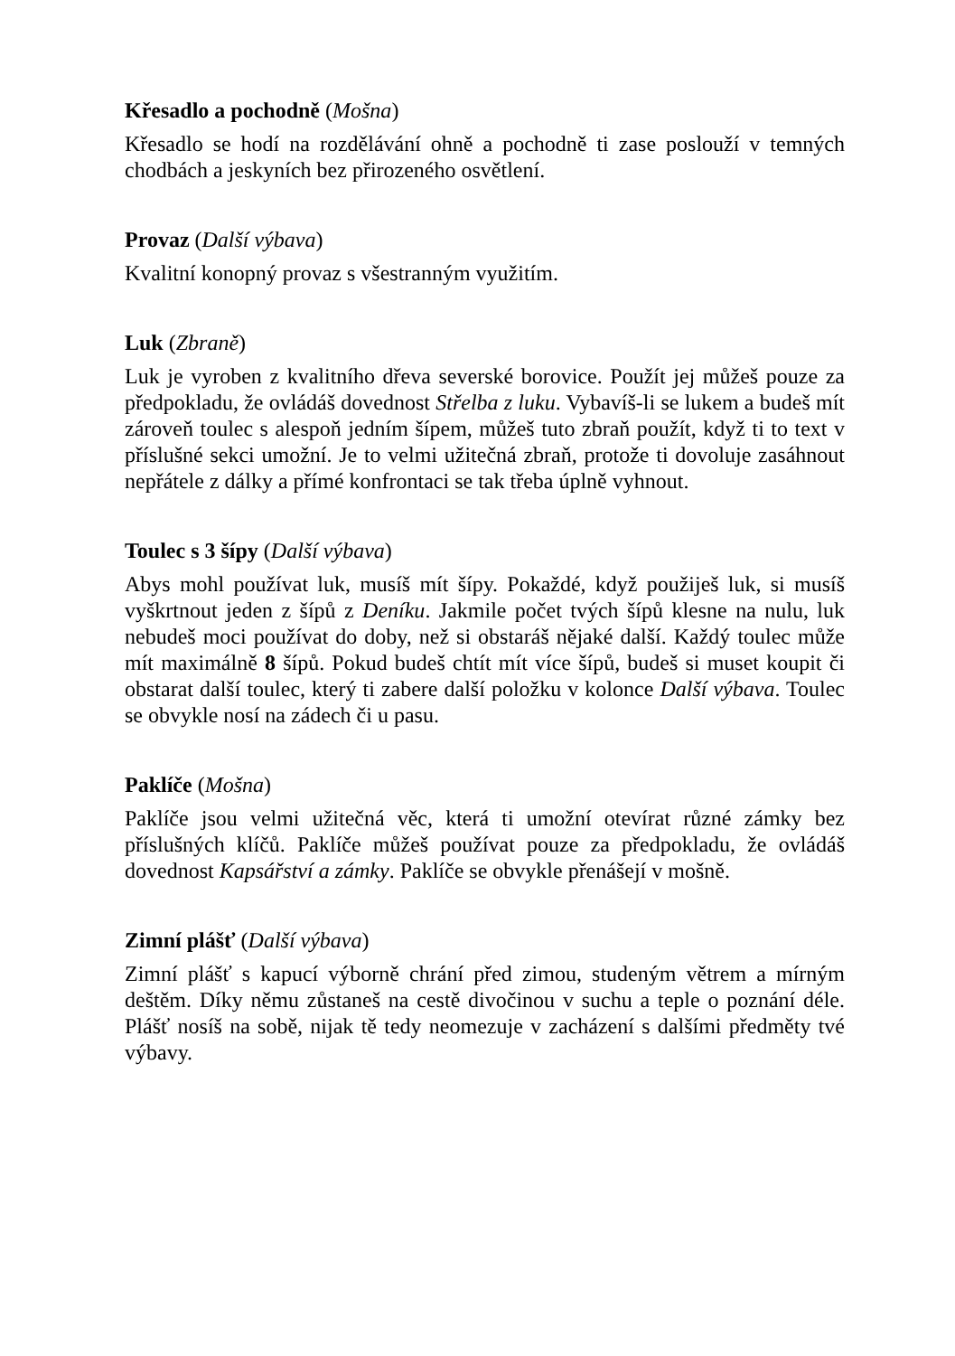Křesadlo a pochodně (Mošna)
Křesadlo se hodí na rozdělávání ohně a pochodně ti zase poslouží v temných chodbách a jeskyních bez přirozeného osvětlení.
Provaz (Další výbava)
Kvalitní konopný provaz s všestranným využitím.
Luk (Zbraně)
Luk je vyroben z kvalitního dřeva severské borovice. Použít jej můžeš pouze za předpokladu, že ovládáš dovednost Střelba z luku. Vybavíš-li se lukem a budeš mít zároveň toulec s alespoň jedním šípem, můžeš tuto zbraň použít, když ti to text v příslušné sekci umožní. Je to velmi užitečná zbraň, protože ti dovoluje zasáhnout nepřátele z dálky a přímé konfrontaci se tak třeba úplně vyhnout.
Toulec s 3 šípy (Další výbava)
Abys mohl používat luk, musíš mít šípy. Pokaždé, když použiješ luk, si musíš vyškrtnout jeden z šípů z Deníku. Jakmile počet tvých šípů klesne na nulu, luk nebudeš moci používat do doby, než si obstaráš nějaké další. Každý toulec může mít maximálně 8 šípů. Pokud budeš chtít mít více šípů, budeš si muset koupit či obstarat další toulec, který ti zabere další položku v kolonce Další výbava. Toulec se obvykle nosí na zádech či u pasu.
Paklíče (Mošna)
Paklíče jsou velmi užitečná věc, která ti umožní otevírat různé zámky bez příslušných klíčů. Paklíče můžeš používat pouze za předpokladu, že ovládáš dovednost Kapsářství a zámky. Paklíče se obvykle přenášejí v mošně.
Zimní plášť (Další výbava)
Zimní plášť s kapucí výborně chrání před zimou, studeným větrem a mírným deštěm. Díky němu zůstaneš na cestě divočinou v suchu a teple o poznání déle. Plášť nosíš na sobě, nijak tě tedy neomezuje v zacházení s dalšími předměty tvé výbavy.